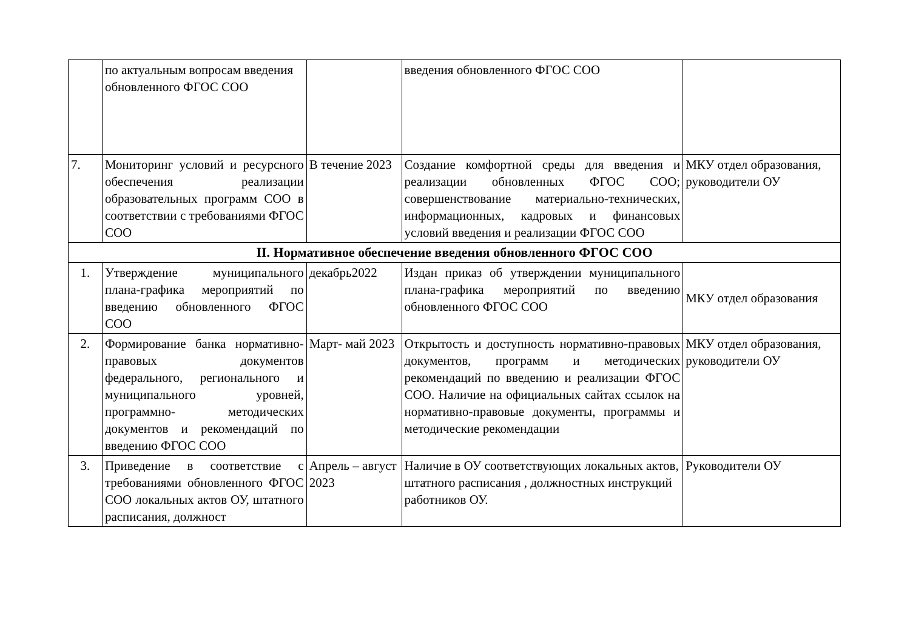| | по актуальным вопросам введения обновленного ФГОС СОО | | введения обновленного ФГОС СОО | |
| 7. | Мониторинг условий и ресурсного обеспечения реализации образовательных программ СОО в соответствии с требованиями ФГОС СОО | В течение 2023 | Создание комфортной среды для введения и реализации обновленных ФГОС СОО; совершенствование материально-технических, информационных, кадровых и финансовых условий введения и реализации ФГОС СОО | МКУ отдел образования, руководители ОУ |
| II. Нормативное обеспечение введения обновленного ФГОС СОО | | | | |
| 1. | Утверждение муниципального плана-графика мероприятий по введению обновленного ФГОС СОО | декабрь2022 | Издан приказ об утверждении муниципального плана-графика мероприятий по введению обновленного ФГОС СОО | МКУ отдел образования |
| 2. | Формирование банка нормативно- правовых документов федерального, регионального и муниципального уровней, программно- методических документов и рекомендаций по введению ФГОС СОО | Март- май 2023 | Открытость и доступность нормативно-правовых документов, программ и методических рекомендаций по введению и реализации ФГОС СОО. Наличие на официальных сайтах ссылок на нормативно-правовые документы, программы и методические рекомендации | МКУ отдел образования, руководители ОУ |
| 3. | Приведение в соответствие с требованиями обновленного ФГОС СОО локальных актов ОУ, штатного расписания, должност | Апрель – август 2023 | Наличие в ОУ соответствующих локальных актов, штатного расписания , должностных инструкций работников ОУ. | Руководители ОУ |